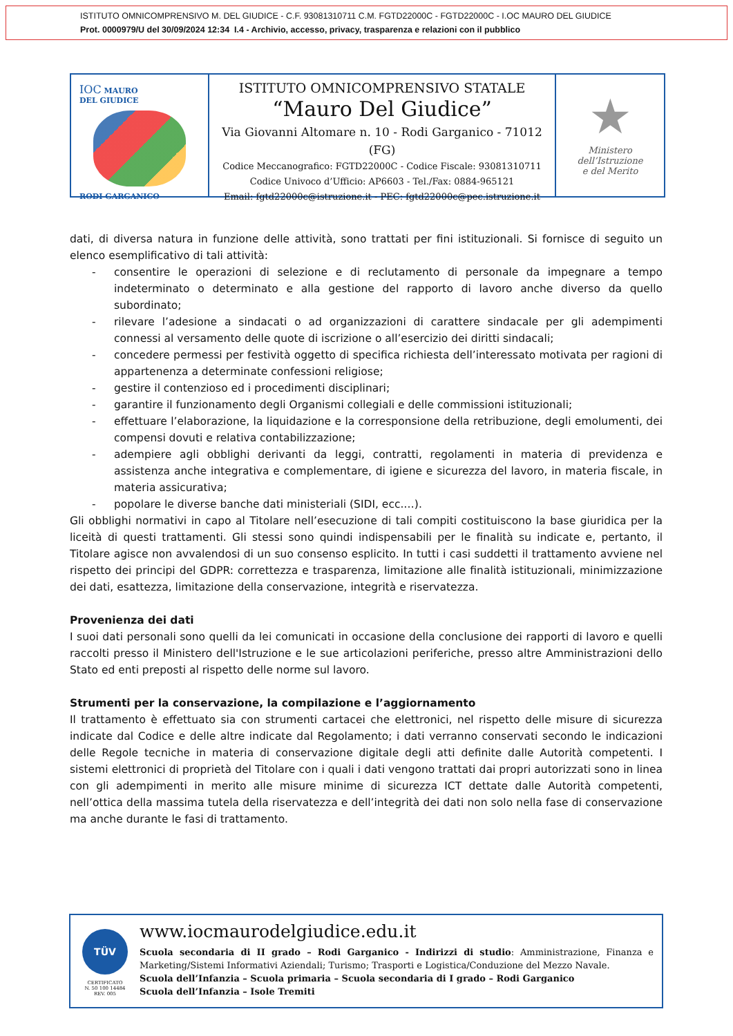ISTITUTO OMNICOMPRENSIVO M. DEL GIUDICE - C.F. 93081310711 C.M. FGTD22000C - FGTD22000C - I.OC MAURO DEL GIUDICE
Prot. 0000979/U del 30/09/2024 12:34 I.4 - Archivio, accesso, privacy, trasparenza e relazioni con il pubblico
IOC MAURO
DEL GIUDICE
RODI GARGANICO
ISTITUTO OMNICOMPRENSIVO STATALE
“Mauro Del Giudice”
Via Giovanni Altomare n. 10 - Rodi Garganico - 71012 (FG)
Codice Meccanografico: FGTD22000C - Codice Fiscale: 93081310711
Codice Univoco d’Ufficio: AP6603 - Tel./Fax: 0884-965121
Email: fgtd22000c@istruzione.it - PEC: fgtd22000c@pec.istruzione.it
★
Ministero dell’Istruzione
e del Merito
dati, di diversa natura in funzione delle attività, sono trattati per fini istituzionali. Si fornisce di seguito un elenco esemplificativo di tali attività:
- consentire le operazioni di selezione e di reclutamento di personale da impegnare a tempo indeterminato o determinato e alla gestione del rapporto di lavoro anche diverso da quello subordinato;
- rilevare l’adesione a sindacati o ad organizzazioni di carattere sindacale per gli adempimenti connessi al versamento delle quote di iscrizione o all’esercizio dei diritti sindacali;
- concedere permessi per festività oggetto di specifica richiesta dell’interessato motivata per ragioni di appartenenza a determinate confessioni religiose;
- gestire il contenzioso ed i procedimenti disciplinari;
- garantire il funzionamento degli Organismi collegiali e delle commissioni istituzionali;
- effettuare l’elaborazione, la liquidazione e la corresponsione della retribuzione, degli emolumenti, dei compensi dovuti e relativa contabilizzazione;
- adempiere agli obblighi derivanti da leggi, contratti, regolamenti in materia di previdenza e assistenza anche integrativa e complementare, di igiene e sicurezza del lavoro, in materia fiscale, in materia assicurativa;
- popolare le diverse banche dati ministeriali (SIDI, ecc.…).
Gli obblighi normativi in capo al Titolare nell’esecuzione di tali compiti costituiscono la base giuridica per la liceità di questi trattamenti. Gli stessi sono quindi indispensabili per le finalità su indicate e, pertanto, il Titolare agisce non avvalendosi di un suo consenso esplicito. In tutti i casi suddetti il trattamento avviene nel rispetto dei principi del GDPR: correttezza e trasparenza, limitazione alle finalità istituzionali, minimizzazione dei dati, esattezza, limitazione della conservazione, integrità e riservatezza.
Provenienza dei dati
I suoi dati personali sono quelli da lei comunicati in occasione della conclusione dei rapporti di lavoro e quelli raccolti presso il Ministero dell'Istruzione e le sue articolazioni periferiche, presso altre Amministrazioni dello Stato ed enti preposti al rispetto delle norme sul lavoro.
Strumenti per la conservazione, la compilazione e l’aggiornamento
Il trattamento è effettuato sia con strumenti cartacei che elettronici, nel rispetto delle misure di sicurezza indicate dal Codice e delle altre indicate dal Regolamento; i dati verranno conservati secondo le indicazioni delle Regole tecniche in materia di conservazione digitale degli atti definite dalle Autorità competenti. I sistemi elettronici di proprietà del Titolare con i quali i dati vengono trattati dai propri autorizzati sono in linea con gli adempimenti in merito alle misure minime di sicurezza ICT dettate dalle Autorità competenti, nell’ottica della massima tutela della riservatezza e dell’integrità dei dati non solo nella fase di conservazione ma anche durante le fasi di trattamento.
TÜV
CERTIFICATO
N. 50 100 14484
REV. 005
www.iocmaurodelgiudice.edu.it
Scuola secondaria di II grado – Rodi Garganico - Indirizzi di studio: Amministrazione, Finanza e Marketing/Sistemi Informativi Aziendali; Turismo; Trasporti e Logistica/Conduzione del Mezzo Navale.
Scuola dell’Infanzia – Scuola primaria – Scuola secondaria di I grado – Rodi Garganico
Scuola dell’Infanzia – Isole Tremiti